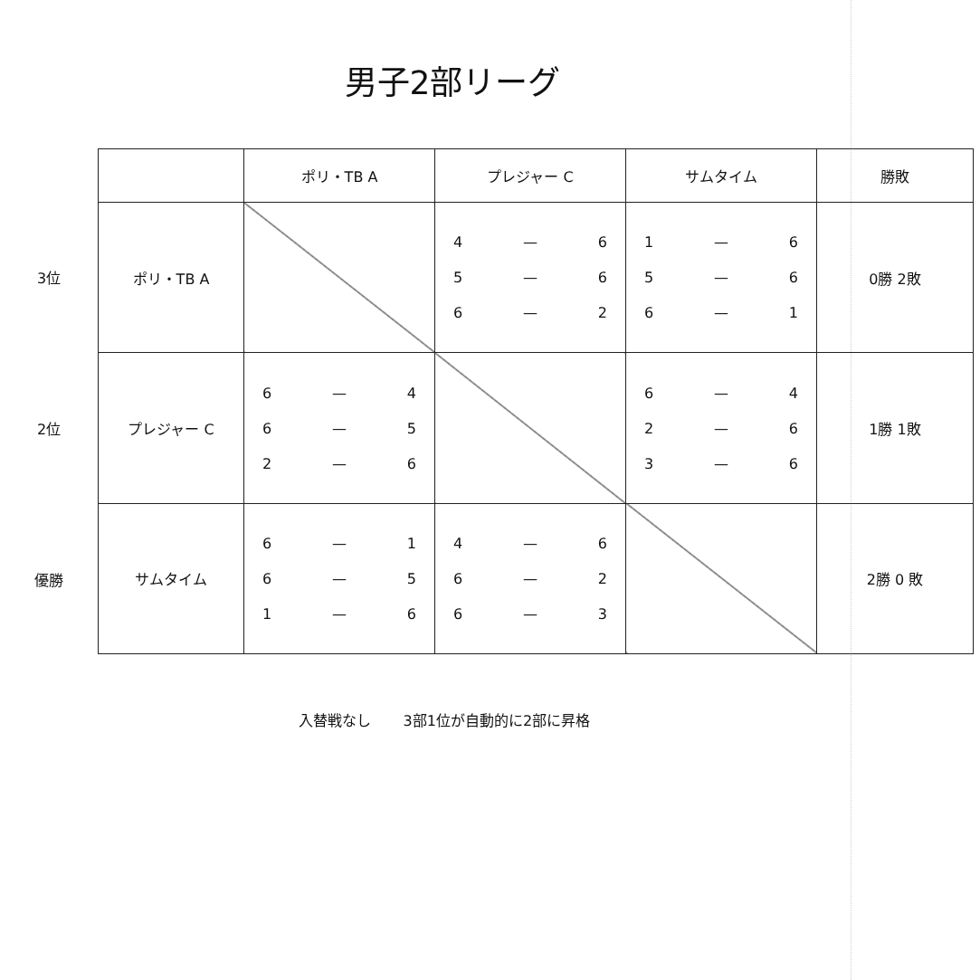男子2部リーグ
3位
2位
優勝
| | ポリ・TB A | プレジャー C | サムタイム | 勝敗 |
| --- | --- | --- | --- | --- |
| ポリ・TB A | | 4 — 6 5 — 6 6 — 2 | 1 — 6 5 — 6 6 — 1 | 0勝 2敗 |
| プレジャー C | 6 — 4 6 — 5 2 — 6 | | 6 — 4 2 — 6 3 — 6 | 1勝 1敗 |
| サムタイム | 6 — 1 6 — 5 1 — 6 | 4 — 6 6 — 2 6 — 3 | | 2勝 0 敗 |
入替戦なし 3部1位が自動的に2部に昇格